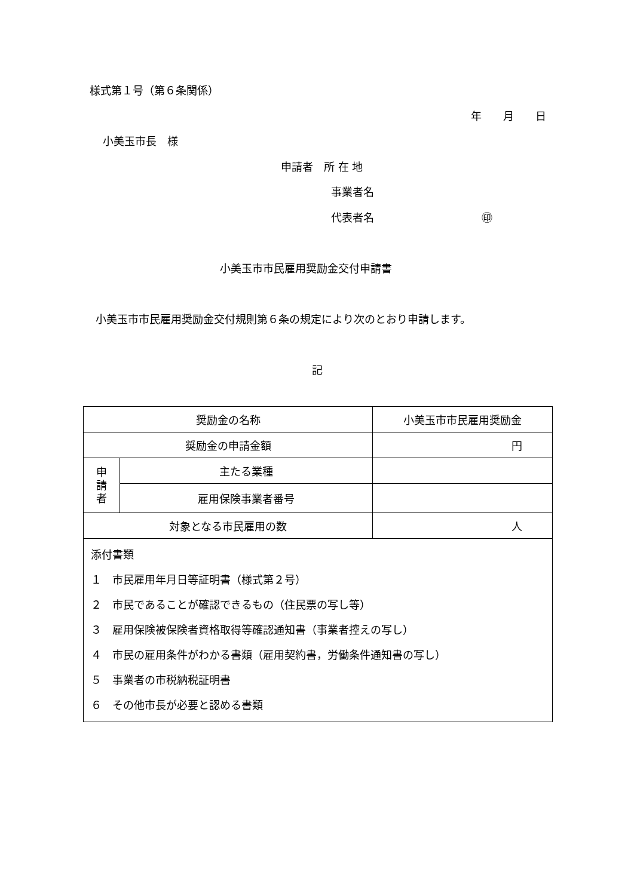様式第１号（第６条関係）
年　　月　　日
小美玉市長　様
申請者　所 在 地
事業者名
代表者名　　　　　　　　　　㊞
小美玉市市民雇用奨励金交付申請書
小美玉市市民雇用奨励金交付規則第６条の規定により次のとおり申請します。
記
| 奨励金の名称 | | 小美玉市市民雇用奨励金 |
| 奨励金の申請金額 | | 円 |
| 申 請 者 | 主たる業種 | |
| | 雇用保険事業者番号 | |
| 対象となる市民雇用の数 | | 人 |
| 添付書類 １ 市民雇用年月日等証明書（様式第２号） ２ 市民であることが確認できるもの（住民票の写し等） ３ 雇用保険被保険者資格取得等確認通知書（事業者控えの写し） ４ 市民の雇用条件がわかる書類（雇用契約書，労働条件通知書の写し） ５ 事業者の市税納税証明書 ６ その他市長が必要と認める書類 | | |